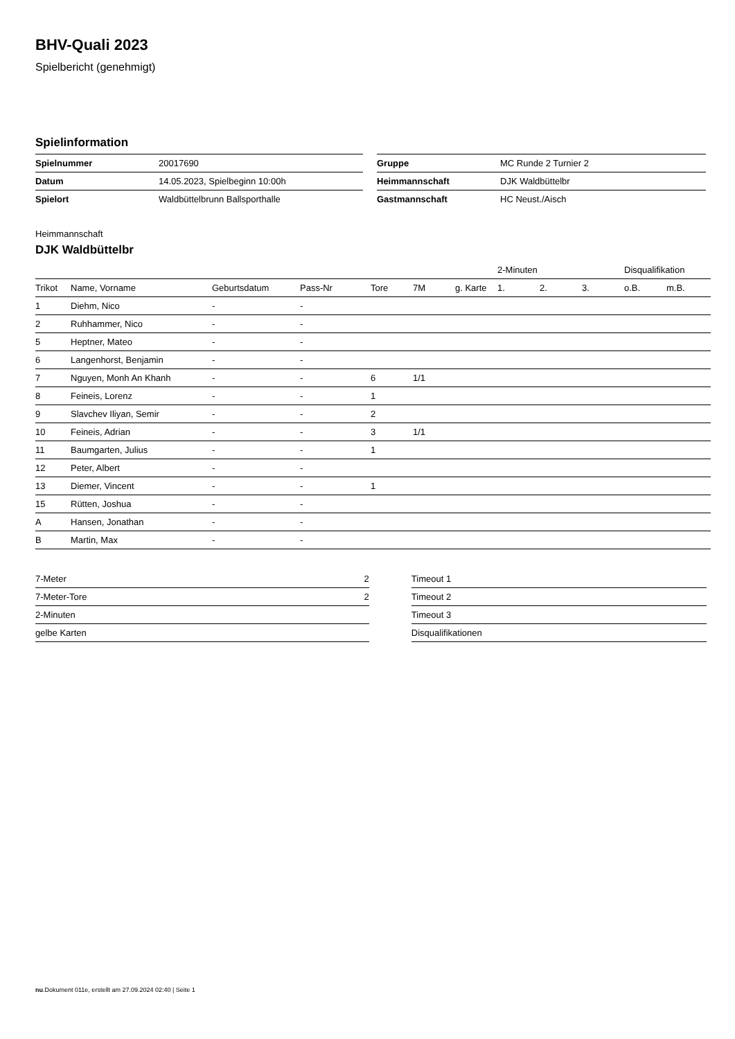BHV-Quali 2023
Spielbericht (genehmigt)
Spielinformation
| Spielnummer | 20017690 |
| Datum | 14.05.2023, Spielbeginn 10:00h |
| Spielort | Waldbüttelbrunn Ballsporthalle |
| Gruppe | MC Runde 2 Turnier 2 |
| Heimmannschaft | DJK Waldbüttelbr |
| Gastmannschaft | HC Neust./Aisch |
Heimmannschaft
DJK Waldbüttelbr
| | | | | | | | 2-Minuten | | | Disqualifikation | |
| --- | --- | --- | --- | --- | --- | --- | --- | --- | --- | --- | --- |
| Trikot | Name, Vorname | Geburtsdatum | Pass-Nr | Tore | 7M | g. Karte | 1. | 2. | 3. | o.B. | m.B. |
| 1 | Diehm, Nico | - | - | | | | | | | | |
| 2 | Ruhhammer, Nico | - | - | | | | | | | | |
| 5 | Heptner, Mateo | - | - | | | | | | | | |
| 6 | Langenhorst, Benjamin | - | - | | | | | | | | |
| 7 | Nguyen, Monh An Khanh | - | - | 6 | 1/1 | | | | | | |
| 8 | Feineis, Lorenz | - | - | 1 | | | | | | | |
| 9 | Slavchev Iliyan, Semir | - | - | 2 | | | | | | | |
| 10 | Feineis, Adrian | - | - | 3 | 1/1 | | | | | | |
| 11 | Baumgarten, Julius | - | - | 1 | | | | | | | |
| 12 | Peter, Albert | - | - | | | | | | | | |
| 13 | Diemer, Vincent | - | - | 1 | | | | | | | |
| 15 | Rütten, Joshua | - | - | | | | | | | | |
| A | Hansen, Jonathan | - | - | | | | | | | | |
| B | Martin, Max | - | - | | | | | | | | |
| 7-Meter | 2 |
| 7-Meter-Tore | 2 |
| 2-Minuten | |
| gelbe Karten | |
| Timeout 1 |
| Timeout 2 |
| Timeout 3 |
| Disqualifikationen |
nu.Dokument 011e, erstellt am 27.09.2024 02:40 | Seite 1